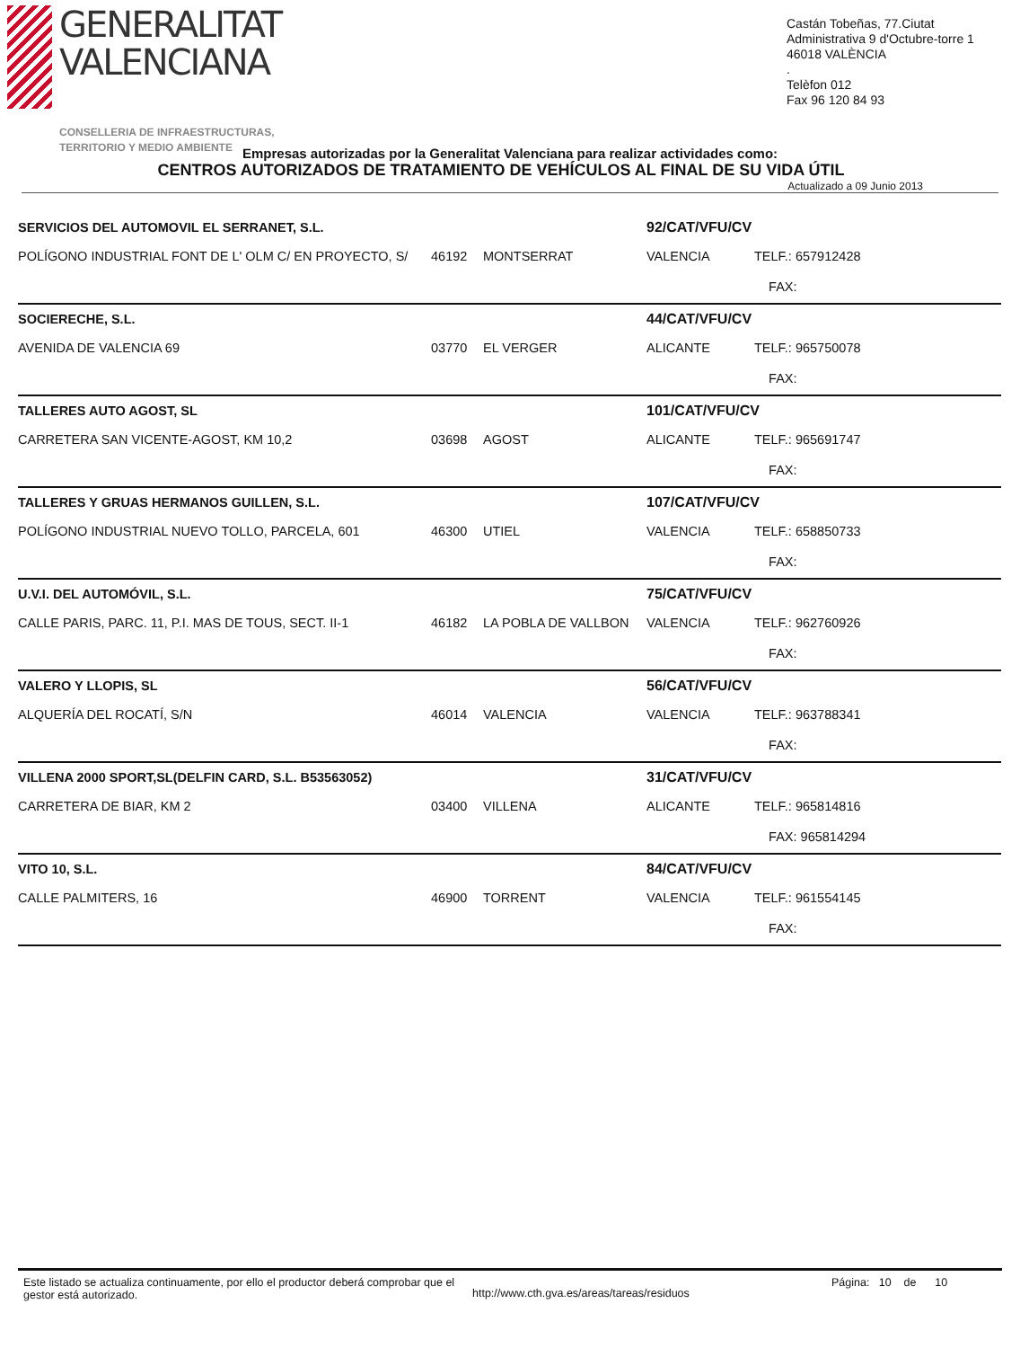GENERALITAT
VALENCIANA
CONSELLERIA DE INFRAESTRUCTURAS,
TERRITORIO Y MEDIO AMBIENTE
Castán Tobeñas, 77.Ciutat Administrativa 9 d'Octubre-torre 1
46018 VALÈNCIA
.
Telèfon 012
Fax 96 120 84 93
Empresas autorizadas por la Generalitat Valenciana para realizar actividades como:
CENTROS AUTORIZADOS DE TRATAMIENTO DE VEHÍCULOS AL FINAL DE SU VIDA ÚTIL
Actualizado a 09 Junio 2013
| SERVICIOS DEL AUTOMOVIL EL SERRANET, S.L. | | | 92/CAT/VFU/CV | |
| POLÍGONO INDUSTRIAL FONT DE L' OLM C/ EN PROYECTO, S/ | 46192 | MONTSERRAT | VALENCIA | TELF.: 657912428 |
| | | | | FAX: |
| SOCIERECHE, S.L. | | | 44/CAT/VFU/CV | |
| AVENIDA DE VALENCIA 69 | 03770 | EL VERGER | ALICANTE | TELF.: 965750078 |
| | | | | FAX: |
| TALLERES AUTO AGOST, SL | | | 101/CAT/VFU/CV | |
| CARRETERA SAN VICENTE-AGOST, KM 10,2 | 03698 | AGOST | ALICANTE | TELF.: 965691747 |
| | | | | FAX: |
| TALLERES Y GRUAS HERMANOS GUILLEN, S.L. | | | 107/CAT/VFU/CV | |
| POLÍGONO INDUSTRIAL NUEVO TOLLO, PARCELA, 601 | 46300 | UTIEL | VALENCIA | TELF.: 658850733 |
| | | | | FAX: |
| U.V.I. DEL AUTOMÓVIL, S.L. | | | 75/CAT/VFU/CV | |
| CALLE PARIS, PARC. 11, P.I. MAS DE TOUS, SECT. II-1 | 46182 | LA POBLA DE VALLBON | VALENCIA | TELF.: 962760926 |
| | | | | FAX: |
| VALERO Y LLOPIS, SL | | | 56/CAT/VFU/CV | |
| ALQUERÍA DEL ROCATÍ, S/N | 46014 | VALENCIA | VALENCIA | TELF.: 963788341 |
| | | | | FAX: |
| VILLENA 2000 SPORT,SL(DELFIN CARD, S.L. B53563052) | | | 31/CAT/VFU/CV | |
| CARRETERA DE BIAR, KM 2 | 03400 | VILLENA | ALICANTE | TELF.: 965814816 |
| | | | | FAX: 965814294 |
| VITO 10, S.L. | | | 84/CAT/VFU/CV | |
| CALLE PALMITERS, 16 | 46900 | TORRENT | VALENCIA | TELF.: 961554145 |
| | | | | FAX: |
Este listado se actualiza continuamente, por ello el productor deberá comprobar que el gestor está autorizado.
http://www.cth.gva.es/areas/tareas/residuos
Página: 10 de 10